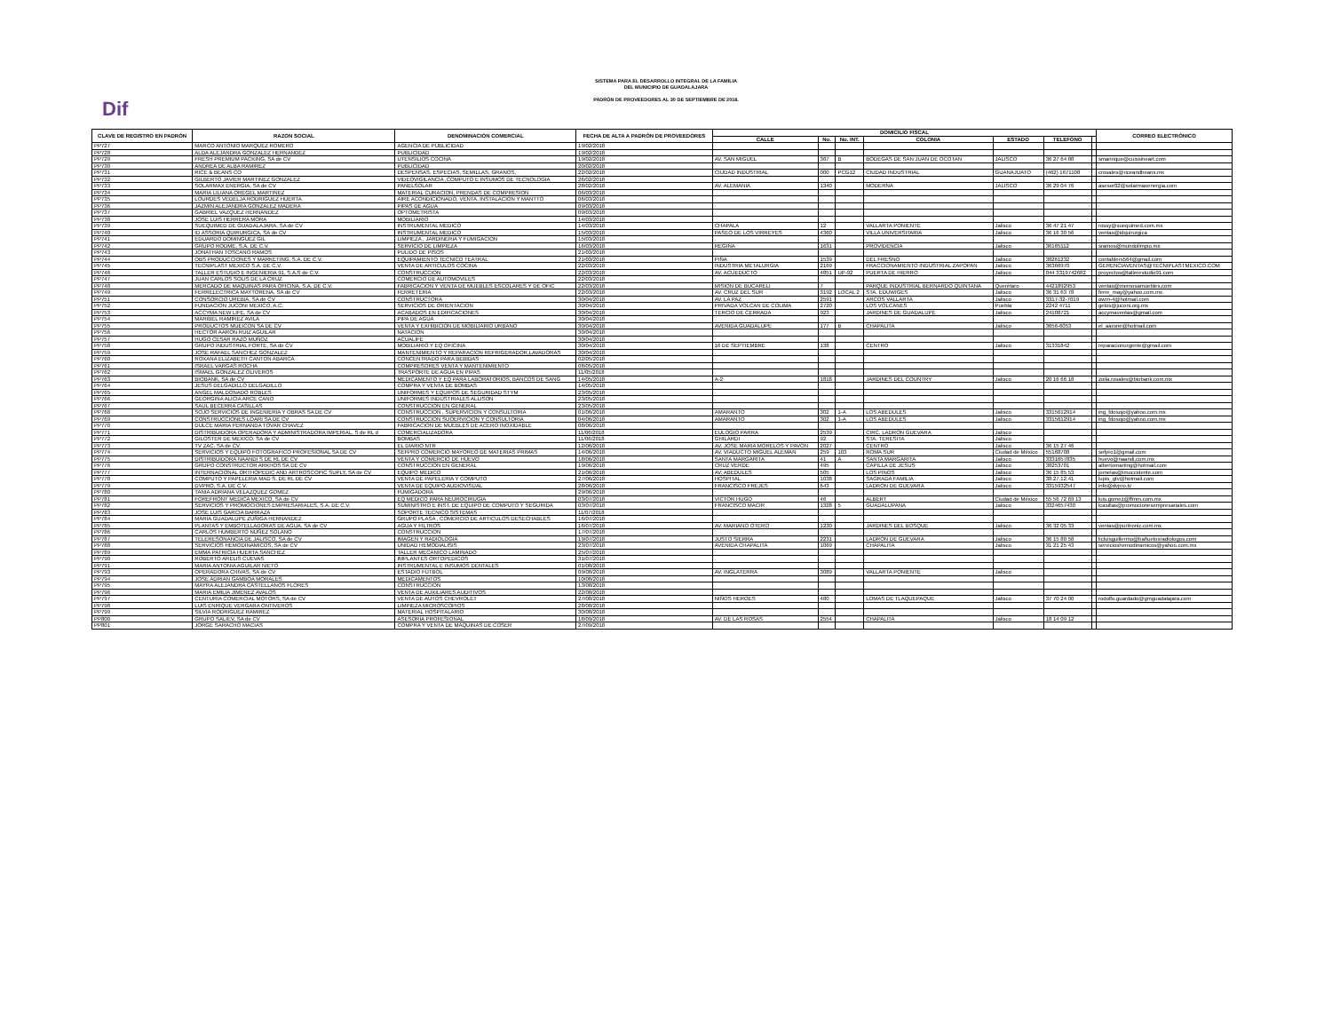Dif
SISTEMA PARA EL DESARROLLO INTEGRAL DE LA FAMILIA
DEL MUNICIPIO DE GUADALAJARA
PADRÓN DE PROVEEDORES AL 30 DE SEPTIEMBRE DE 2018.
| CLAVE DE REGISTRO EN PADRÓN | RAZON SOCIAL | DENOMINACIÓN COMERCIAL | FECHA DE ALTA A PADRÓN DE PROVEEDORES | DOMICILIO FISCAL | | | | | | | CORREO ELECTRÓNICO |
| --- | --- | --- | --- | --- | --- | --- | --- | --- | --- | --- | --- |
| | | | | CALLE | No. | No. INT. | COLONIA | ESTADO | TELEFONO | | |
| PP727 | MARCO ANTONIO MARQUEZ ROMERO | AGENCIA DE PUBLICIDAD | 19/02/2018 | | | | | | | | |
| PP728 | ALDA ALEJANDRA GONZALEZ HERNANDEZ | PUBLICIDAD | 19/02/2018 | | | | | | | | |
| PP729 | FRESH PREMIUM PACKING, SA de CV | UTENSILIOS COCINA | 19/02/2018 | AV. SAN MIGUEL | 367 | B | BODEGAS DE SAN JUAN DE OCOTAN | JALISCO | 36 27 64 88 | | smanrique@cuissineart.com |
| PP730 | ANDREA DE ALBA RAMIREZ | PUBLICIDAD | 20/02/2018 | | | | | | | | |
| PP731 | RICE & BEANS CO | DESPENSAS, ESPECIAS, SEMILLAS, GRANOS, | 22/02/2018 | CIUDAD INDUSTRIAL | 000 | PCG12 | CIUDAD INDUSTRIAL | GUANAJUATO | (462) 1671108 | | crosales@riceandbeans.mx |
| PP732 | GILBERTO JAVIER MARTINEZ GONZALEZ | VIDEOVIGILANCIA ,COMPUTO E INSUMOS DE TECNOLOGIA | 26/02/2018 | | | | | | | | |
| PP733 | SOLARMAX ENERGIA, SA de CV | PANELSOLAR | 28/02/2018 | AV. ALEMANIA | 1340 | | MODERNA | JALISCO | 36 29 04 76 | | asesor02@solarmaxenergia.com |
| PP734 | MARIA LILIANA OREGEL MARTINEZ | MATERIAL CURACION, PRENDAS DE COMPRESION | 06/03/2018 | | | | | | | | |
| PP735 | LOURDES VEDELJA RODRIGUEZ HUERTA | AIRE ACONDICIONADO, VENTA, INSTALACION Y MANTTO | 06/03/2018 | | | | | | | | |
| PP736 | JAZMIN ALEJANDRA GONZALEZ MADERA | PIPAS DE AGUA | 09/03/2018 | | | | | | | | |
| PP737 | GABRIEL VAZQUEZ HERNANDEZ | OPTOMETRISTA | 09/03/2018 | | | | | | | | |
| PP738 | JOSE LUIS HERRERA MORA | MOBILIARIO | 14/03/2018 | | | | | | | | |
| PP739 | SUEQUIMED DE GUADALAJARA, SA de CV | INSTRUMENTAL MEDICO | 14/03/2018 | CHAPALA | 12 | | VALLARTA PONIENTE | Jalisco | 36 47 21 47 | | rossy@suequimed.com.mx |
| PP740 | ID ASSORIA QUIRURGICA, SA de CV | INSTRUMENTAL MEDICO | 15/03/2018 | PASEO DE LOS VIRREYES | 4360 | | VILLA UNIVERSITARIA | Jalisco | 36 16 30 56 | | ventas@idquirurgica |
| PP741 | EDUARDO DOMINGUEZ GIL | LIMPIEZA , JARDINERIA Y FUMIGACION | 15/03/2018 | | | | | | | | |
| PP742 | GRUPO RODME, S.A. DE C.V. | SERVICIO DE LIMPIEZA | 16/03/2018 | REGINA | 1631 | | PROVIDENCIA | Jalisco | 36165112 | | sramos@mundolimpio.mx |
| PP743 | JONATHAN TOSCANO RAMOS | PULIDO DE PISOS | 21/03/2018 | | | | | | | | |
| PP744 | OBS PRODUCCIONES Y MARKETING, S.A. DE C.V. | EQUIPAMIENTO TECNICO TEATRAL | 21/03/2018 | PIÑA | 1539 | | DEL FRESNO | Jalisco | 38261232 | | contablers564@gmail.com |
| PP745 | TECNIPLAST MEXICO S.A. DE C.V. | VENTA DE ARTICULOS COCINA | 22/03/2018 | INDUSTRIA METALURGIA | 2169 | | FRACCIONAMIENTO INDUSTRIAL ZAPOPAN | Jalisco | 36366970 | | GERENCIAVENTAS@TECNIPLASTMEXICO.COM |
| PP746 | TALLER ESTUDIO E INGENIERIA 91, S.A.S de C.V. | CONSTRUCCION | 22/03/2018 | AV. ACUEDUCTO | 4851 | UP-92 | PUERTA DE HIERRO | Jalisco | 044 3319742682 | | proyectos@tallerestudio91.com |
| PP747 | JUAN CARLOS SOLIS DE LA CRUZ | COMERCIO DE AUTOMOVILES | 22/03/2018 | | | | | | | | |
| PP748 | MERCADO DE MAQUINAS PARA OFICINA, S.A. DE C.V. | FABRICACION Y VENTA DE MUEBLES ESCOLARES Y DE OFIC | 22/03/2018 | MISION DE BUCARELI | 7 | | PARQUE INDUSTRIAL BERNARDO QUINTANA | Querétaro | 4421892953 | | ventas@memosamuebles.com |
| PP749 | FERRELECTRICA MAYTORENA, SA de CV | FERRETERIA | 22/03/2018 | AV. CRUZ DEL SUR | 3192 | LOCAL 2 | STA. EDUWIGES | Jalisco | 36 31 63 78 | | ferre_may@yahoo.com.mx |
| PP751 | CONSORCIO UREBIA, SA de CV | CONSTRUCTORA | 30/04/2018 | AV. LA PAZ | 2591 | | ARCOS VALLARTA | Jalisco | 3317-32-7019 | | owrn-4@hotmail.com |
| PP752 | FUNDACION JUCONI MEXICO, A.C. | SERVICIOS DE ORIENTACION | 30/04/2018 | PRIVADA VOLCAN DE COLIMA | 2720 | | LOS VOLCANES | Puebla | 2242 4711 | | gelos@juconi.org.mx |
| PP753 | ACCYMA NEW LIFE, SA de CV | ACABADOS EN EDIFICACIONES | 30/04/2018 | TERCIO DE CERRADA | 923 | | JARDINES DE GUADALUPE | Jalisco | 24108721 | | accymaventas@gmail.com |
| PP754 | MARIBEL RAMIREZ AVILA | PIPA DE AGUA | 30/04/2018 | | | | | | | | |
| PP755 | PRODUCTOS MUEICON SA DE CV | VENTA Y EXHIBICION DE MOBILIARIO URBANO | 30/04/2018 | AVENIDA GUADALUPE | 177 | B | CHAPALITA | Jalisco | 3656-6053 | | el_aarone@hotmail.com |
| PP756 | HECTOR AARON RUIZ AGUILAR | NATACION | 30/04/2018 | | | | | | | | |
| PP757 | HUGO CESAR RAZO MUÑOZ | ACUALIFE | 30/04/2018 | | | | | | | | |
| PP758 | GRUPO INDUSTRIAL FORTE, SA de CV | MOBILIARIO Y EQ OFICINA | 30/04/2018 | 16 DE SEPTIEMBRE | 138 | | CENTRO | Jalisco | 31331842 | | reparacionurgente@gmail.com |
| PP759 | JOSE RAFAEL SANCHEZ GONZALEZ | MANTENIMIENTO Y REPARACION REFRIGERADOR,LAVADORAS | 30/04/2018 | | | | | | | | |
| PP760 | ROXANA ELIZABETH CANTON ABARCA | CONCENTRADO PARA BEBIDAS | 02/05/2018 | | | | | | | | |
| PP761 | ISRAEL VARGAS ROCHA | COMPRESORES VENTA Y MANTENIMIENTO | 08/05/2018 | | | | | | | | |
| PP762 | ISMAEL GONZALEZ OLIVEROS | TRASPORTE DE AGUA EN PIPAS | 11/05/2018 | | | | | | | | |
| PP763 | BIOBANK, SA de CV | MEDICAMENTO Y EQ PARA LABORATORIOS, BANCOS DE SANG | 14/05/2018 | A-2 | 1818 | | JARDINES DEL COUNTRY | Jalisco | 20 16 66 18 | | zoila.rosales@biobank.com.mx |
| PP764 | JESUS DELGADILLO DELGADILLO | COMPRA Y VENTA DE BOMBAS | 14/05/2018 | | | | | | | | |
| PP765 | ANGEL MALDONADO ROBLES | UNIFORMES Y EQUIPOS DE SEGURIDAD STYM | 23/05/2018 | | | | | | | | |
| PP766 | GEORGINA ALICIA ARCE CANO | UNIFORMES INDUSTRIALES ALLISON | 23/05/2018 | | | | | | | | |
| PP767 | SAUL BECERRA CASILLAS | CONSTRUCCION EN GENERAL | 23/05/2018 | | | | | | | | |
| PP768 | SOJO SERVICIOS DE INGENIERIA Y OBRAS SA DE CV | CONSTRUCCION , SUPERVICION Y CONSULTORIA | 01/06/2018 | AMARANTO | 302 | 1-A | LOS ABEDULES | Jalisco | 3315612914 | | ing_fdosojo@yahoo.com.mx |
| PP769 | CONSTRUCCIONES LOARI SA DE CV | CONSTRUCCION SUOERVICION Y CONSULTORIA | 04/06/2018 | AMARANTO | 302 | 1-A | LOS ABEDULES | Jalisco | 3315612914 | | ing_fdosojo@yahoo.com.mx |
| PP770 | DULCE MARIA FERNANDA TOVAR CHAVEZ | FABRICACION DE MUEBLES DE ACERO INOXIDABLE | 08/06/2018 | | | | | | | | |
| PP771 | DISTRIBUIDORA OPERADORA Y ADMINISTRADORA IMPERIAL, S de RL d | COMERCIALIZADORA | 11/06/2018 | EULOGIO PARRA | 2539 | | CIRC. LADRON GUEVARA | Jalisco | | | |
| PP772 | GILOSTER DE MEXICO, SA de CV | BOMBAS | 11/06/2018 | GHILARDI | 92 | | STA. TERESITA | Jalisco | | | |
| PP773 | TV ZAC, SA de CV | EL DIARIO NTR | 12/06/2018 | AV. JOSE MARIA MORELOS Y PAVON | 2027 | | CENTRO | Jalisco | 36 15 27 46 | | |
| PP774 | SERVICIOS Y EQUIPO FOTOGRAFICO PROFESIONAL SA DE CV | SEFPRO COMERCIO MAYOREO DE MATERIAS PRIMAS | 14/06/2018 | AV. VIADUCTO MIGUEL ALEMAN | 259 | 103 | ROMA SUR | Ciudad de México | 55168708 | | sefpro1@gmail.com |
| PP775 | DISTRIBUIDORA NAANDI S DE RL DE CV | VENTA Y COMERCIO DE HUEVO | 18/06/2018 | SANTA MARGARITA | 41 | A | SANTA MARGARITA | Jalisco | 3331657835 | | huevo@naandi.com.mx |
| PP776 | GRUPO CONSTRUCTOR ARKHOS SA DE CV | CONSTRUCCION EN GENERAL | 19/06/2018 | CRUZ VERDE | 495 | | CAPILLA DE JESUS | Jalisco | 38253701 | | albertomarting@hotmail.com |
| PP777 | INTERNACIONAL ORTHOPEDIC AND ARTROSCOPIC SUPLY, SA de CV | EQUIPO MEDICO | 21/06/2018 | AV. ABEDULES | 505 | | LOS PINOS | Jalisco | 36 15 85 53 | | jornelas@imoccidente.com |
| PP778 | COMPUTO Y PAPELERIA MAD S. DE RL DE CV | VENTA DE PAPELERIA Y COMPUTO | 27/06/2018 | HOSPITAL | 1038 | | SAGRADA FAMILIA | Jalisco | 38.27.12.41 | | lupis_gtv@hotmail.com |
| PP779 | DVPRO, S.A. DE C.V. | VENTA DE EQUIPO AUDIOVISUAL | 28/06/2018 | FRANCISCO FREJES | 643 | | LADRON DE GUEVARA | Jalisco | 3315932547 | | info@dvpro.tv |
| PP780 | TANIA ADRIANA VELAZQUEZ GOMEZ | FUMIGADORA | 29/06/2018 | | | | | | | | |
| PP781 | FOREFRONT MEDICA MEXICO, SA de CV | EQ MEDICO PARA NEUROCIRUGIA | 03/07/2018 | VICTOR HUGO | 46 | | ALBERT | Ciudad de México | 55 56 72 69 13 | | luis.gomez@ffmm.com.mx |
| PP782 | SERVICIOS Y PROMOCIONES EMPRESARIALES, S.A. DE C.V. | SUMINISTRO E INST. DE EQUIPO DE COMPUTO Y SEGURIDA | 03/07/2018 | FRANCISCO MACIR | 1328 | 5 | GUADALUPANA | Jalisco | 3324657430 | | lcasillas@promocionesempresariales.com |
| PP783 | JOSE LUIS GARCIA BARRAZA | SOPORTE TECNICO SISTEMAS | 11/07/2018 | | | | | | | | |
| PP784 | MARIA GUADALUPE ZUÑIGA HERNANDEZ | GRUPO PLASA , COMERCIO DE ARTICULOS DESECHABLES | 16/07/2018 | | | | | | | | |
| PP785 | PLANTAS Y EMBOTELLADORAS DE AGUA, SA de CV | AGUA Y FILTROS | 16/07/2018 | AV. MARIANO OTERO | 1230 | | JARDINES DEL BOSQUE | Jalisco | 36 32 05 33 | | ventas@puritronic.com.mx |
| PP786 | CARLOS HUMBERTO NUÑEZ SOLANO | CONSTRUCCION | 17/07/2018 | | | | | | | | |
| PP787 | TELERESONANCIA DE JALISCO, SA de CV | IMAGEN Y RADIOLOGIA | 19/07/2018 | JUSTO SIERRA | 2231 | | LADRON DE GUEVARA | Jalisco | 36 15 80 58 | | licluisguillermo@bañuelosradiologos.com |
| PP788 | SERVICIOS HEMODINAMICOS, SA de CV | UNIDAD HEMODIALISIS | 23/07/2018 | AVENIDA CHAPALITA | 1069 | | CHAPALITA | Jalisco | 31 21 25 43 | | servicioshemodinamicos@yahoo.com.mx |
| PP789 | EMMA PATRICIA HUERTA SANCHEZ | TALLER MECANICO LAMINADO | 25/07/2018 | | | | | | | | |
| PP790 | ROBERTO ARELIS CUEVAS | IMPLANTES ORTOPEDICOS | 31/07/2018 | | | | | | | | |
| PP791 | MARIA ANTONIA AGUILAR NIETO | INSTRUMENTAL E INSUMOS DENTALES | 01/08/2018 | | | | | | | | |
| PP793 | OPERADORA CHIVAS, SA de CV | ESTADIO FUTBOL | 09/08/2018 | AV. INGLATERRA | 3089 | | VALLARTA PONIENTE | Jalisco | | | |
| PP794 | JOSE ADRIAN GAMBOA MORALES | MEDICAMENTOS | 10/08/2018 | | | | | | | | |
| PP795 | MAYRA ALEJANDRA CASTELLANOS FLORES | CONSTRUCCION | 13/08/2018 | | | | | | | | |
| PP796 | MARIA EMILIA JIMENEZ AVALOS | VENTA DE AUXILIARES AUDITIVOS | 22/08/2018 | | | | | | | | |
| PP797 | CENTURIA COMERCIAL MOTORS, SA de CV | VENTA DE AUTOS CHEVROLET | 27/08/2018 | NIÑOS HEROES | 480 | | LOMAS DE TLAQUEPAQUE | Jalisco | 37 70 24 00 | | rodolfo.guardado@gmguadalajara.com |
| PP798 | LUIS ENRIQUE VERGARA ONTIVEROS | LIMPIEZA MICROSCOPIOS | 28/08/2018 | | | | | | | | |
| PP799 | SILVIA RODRIGUEZ RAMIREZ | MATERIAL HOSPITALARIO | 30/08/2018 | | | | | | | | |
| PP800 | GRUPO SALIEV, SA de CV | ASESORIA PROFESIONAL | 18/09/2018 | AV. DE LAS ROSAS | 2554 | | CHAPALITA | Jalisco | 18 14 09 12 | | |
| PP801 | JORGE SARACHO MACIAS | COMPRA Y VENTA DE MAQUINAS DE COSER | 27/09/2018 | | | | | | | | |